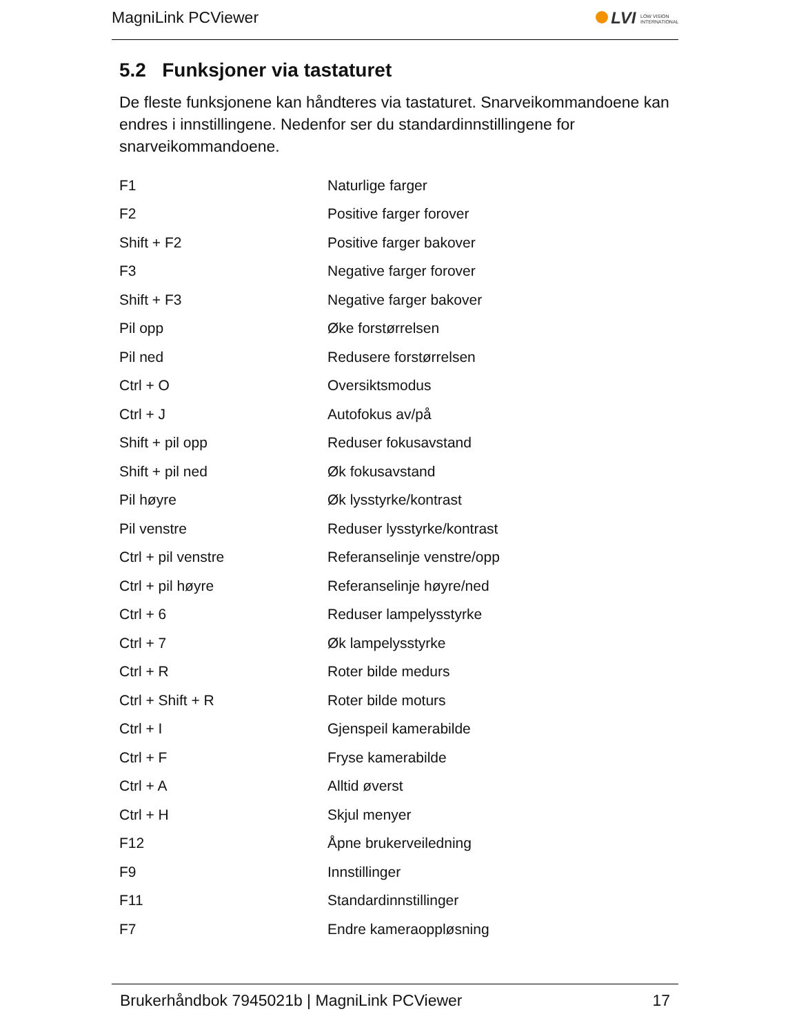MagniLink PCViewer LVI LOW VISION INTERNATIONAL
5.2 Funksjoner via tastaturet
De fleste funksjonene kan håndteres via tastaturet. Snarveikommandoene kan endres i innstillingene. Nedenfor ser du standardinnstillingene for snarveikommandoene.
| F1 | Naturlige farger |
| F2 | Positive farger forover |
| Shift + F2 | Positive farger bakover |
| F3 | Negative farger forover |
| Shift + F3 | Negative farger bakover |
| Pil opp | Øke forstørrelsen |
| Pil ned | Redusere forstørrelsen |
| Ctrl + O | Oversiktsmodus |
| Ctrl + J | Autofokus av/på |
| Shift + pil opp | Reduser fokusavstand |
| Shift + pil ned | Øk fokusavstand |
| Pil høyre | Øk lysstyrke/kontrast |
| Pil venstre | Reduser lysstyrke/kontrast |
| Ctrl + pil venstre | Referanselinje venstre/opp |
| Ctrl + pil høyre | Referanselinje høyre/ned |
| Ctrl + 6 | Reduser lampelysstyrke |
| Ctrl + 7 | Øk lampelysstyrke |
| Ctrl + R | Roter bilde medurs |
| Ctrl + Shift + R | Roter bilde moturs |
| Ctrl + I | Gjenspeil kamerabilde |
| Ctrl + F | Fryse kamerabilde |
| Ctrl + A | Alltid øverst |
| Ctrl + H | Skjul menyer |
| F12 | Åpne brukerveiledning |
| F9 | Innstillinger |
| F11 | Standardinnstillinger |
| F7 | Endre kameraoppløsning |
Brukerhåndbok 7945021b | MagniLink PCViewer 17